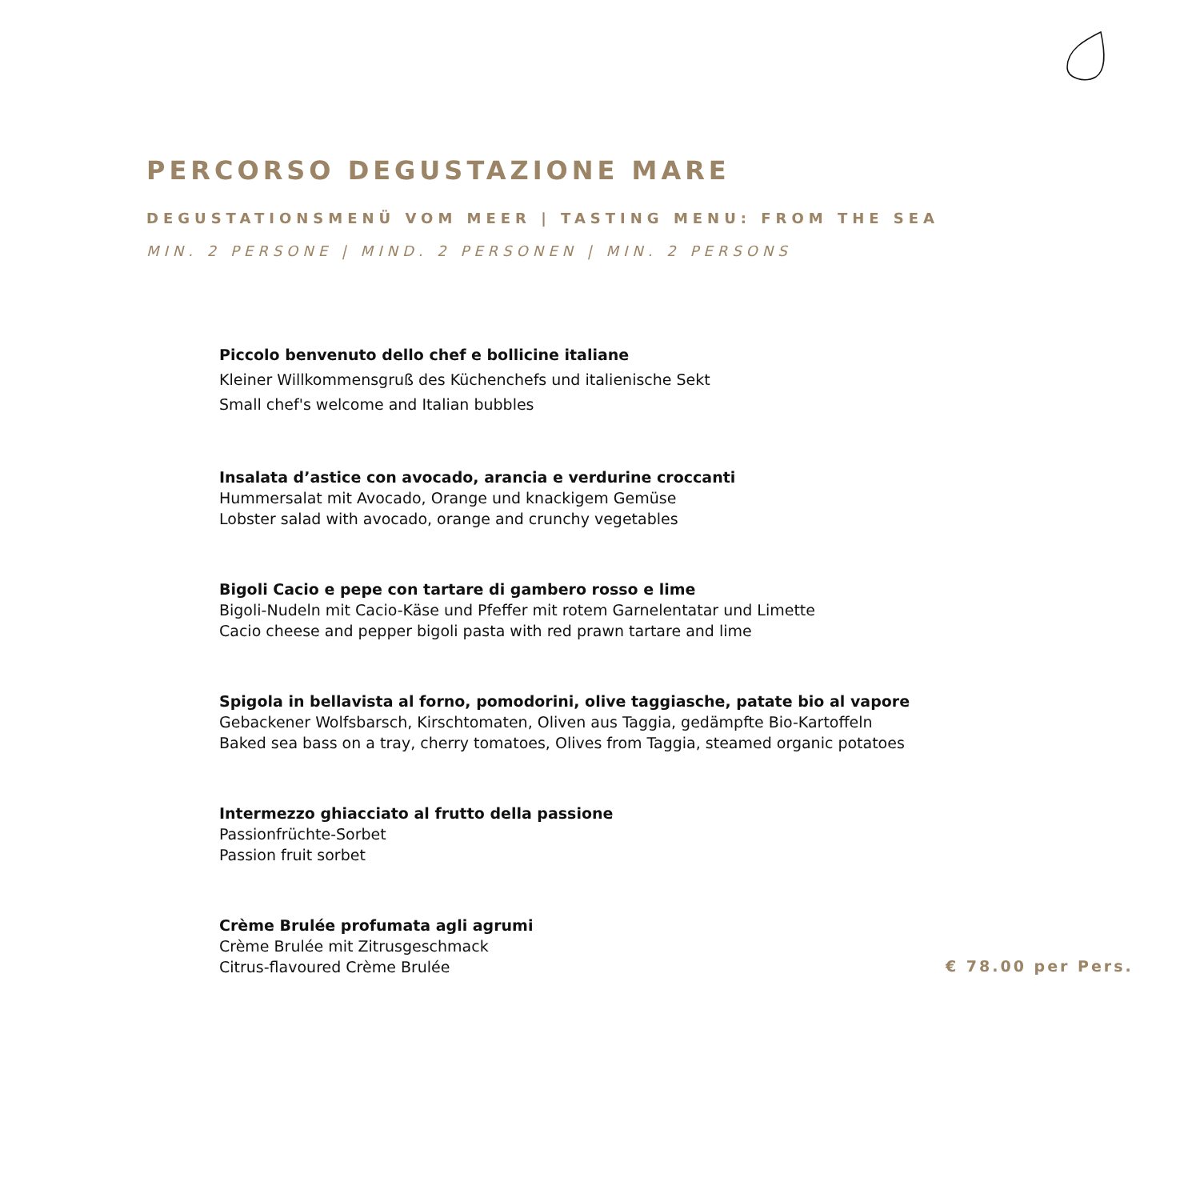PERCORSO DEGUSTAZIONE MARE
DEGUSTATIONSMENÜ VOM MEER | TASTING MENU: FROM THE SEA
MIN. 2 PERSONE | MIND. 2 PERSONEN | MIN. 2 PERSONS
Piccolo benvenuto dello chef e bollicine italiane
Kleiner Willkommensgruß des Küchenchefs und italienische Sekt
Small chef's welcome and Italian bubbles
Insalata d’astice con avocado, arancia e verdurine croccanti
Hummersalat mit Avocado, Orange und knackigem Gemüse
Lobster salad with avocado, orange and crunchy vegetables
Bigoli Cacio e pepe con tartare di gambero rosso e lime
Bigoli-Nudeln mit Cacio-Käse und Pfeffer mit rotem Garnelentatar und Limette
Cacio cheese and pepper bigoli pasta with red prawn tartare and lime
Spigola in bellavista al forno, pomodorini, olive taggiasche, patate bio al vapore
Gebackener Wolfsbarsch, Kirschtomaten, Oliven aus Taggia, gedämpfte Bio-Kartoffeln
Baked sea bass on a tray, cherry tomatoes, Olives from Taggia, steamed organic potatoes
Intermezzo ghiacciato al frutto della passione
Passionfrüchte-Sorbet
Passion fruit sorbet
Crème Brulée profumata agli agrumi
Crème Brulée mit Zitrusgeschmack
Citrus-flavoured Crème Brulée
€ 78.00 per Pers.